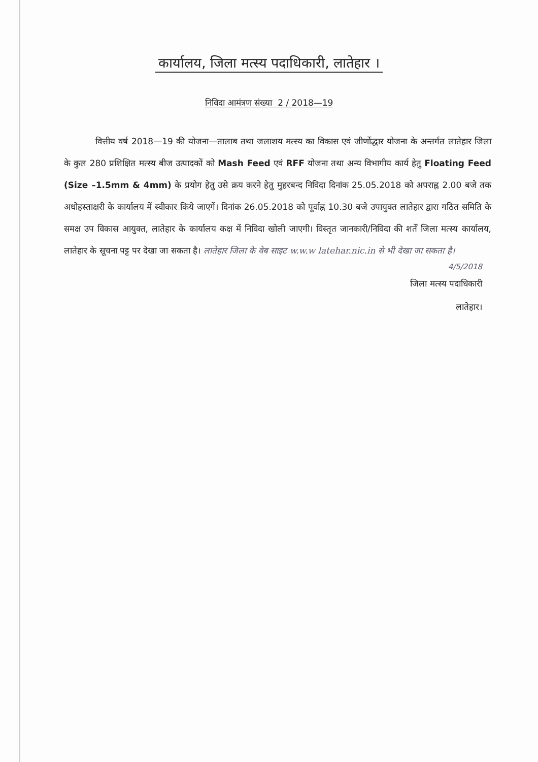कार्यालय, जिला मत्स्य पदाधिकारी, लातेहार ।
निविदा आमंत्रण संख्या 2 / 2018—19
वित्तीय वर्ष 2018—19 की योजना—तालाब तथा जलाशय मत्स्य का विकास एवं जीर्णोद्धार योजना के अन्तर्गत लातेहार जिला के कुल 280 प्रशिक्षित मत्स्य बीज उत्पादकों को Mash Feed एवं RFF योजना तथा अन्य विभागीय कार्य हेतु Floating Feed (Size –1.5mm & 4mm) के प्रयोग हेतु उसे क्रय करने हेतु मुहरबन्द निविदा दिनांक 25.05.2018 को अपराह्न 2.00 बजे तक अधोहस्ताक्षरी के कार्यालय में स्वीकार किये जाएगें। दिनांक 26.05.2018 को पूर्वाह्न 10.30 बजे उपायुक्त लातेहार द्वारा गठित समिति के समक्ष उप विकास आयुक्त, लातेहार के कार्यालय कक्ष में निविदा खोली जाएगी। विस्तृत जानकारी/निविदा की शर्तें जिला मत्स्य कार्यालय, लातेहार के सूचना पट्ट पर देखा जा सकता है। लातेहार जिला के वेब साइट w.w.w latehar.nic.in से भी देखा जा सकता है।
4/5/2018
जिला मत्स्य पदाधिकारी
लातेहार।